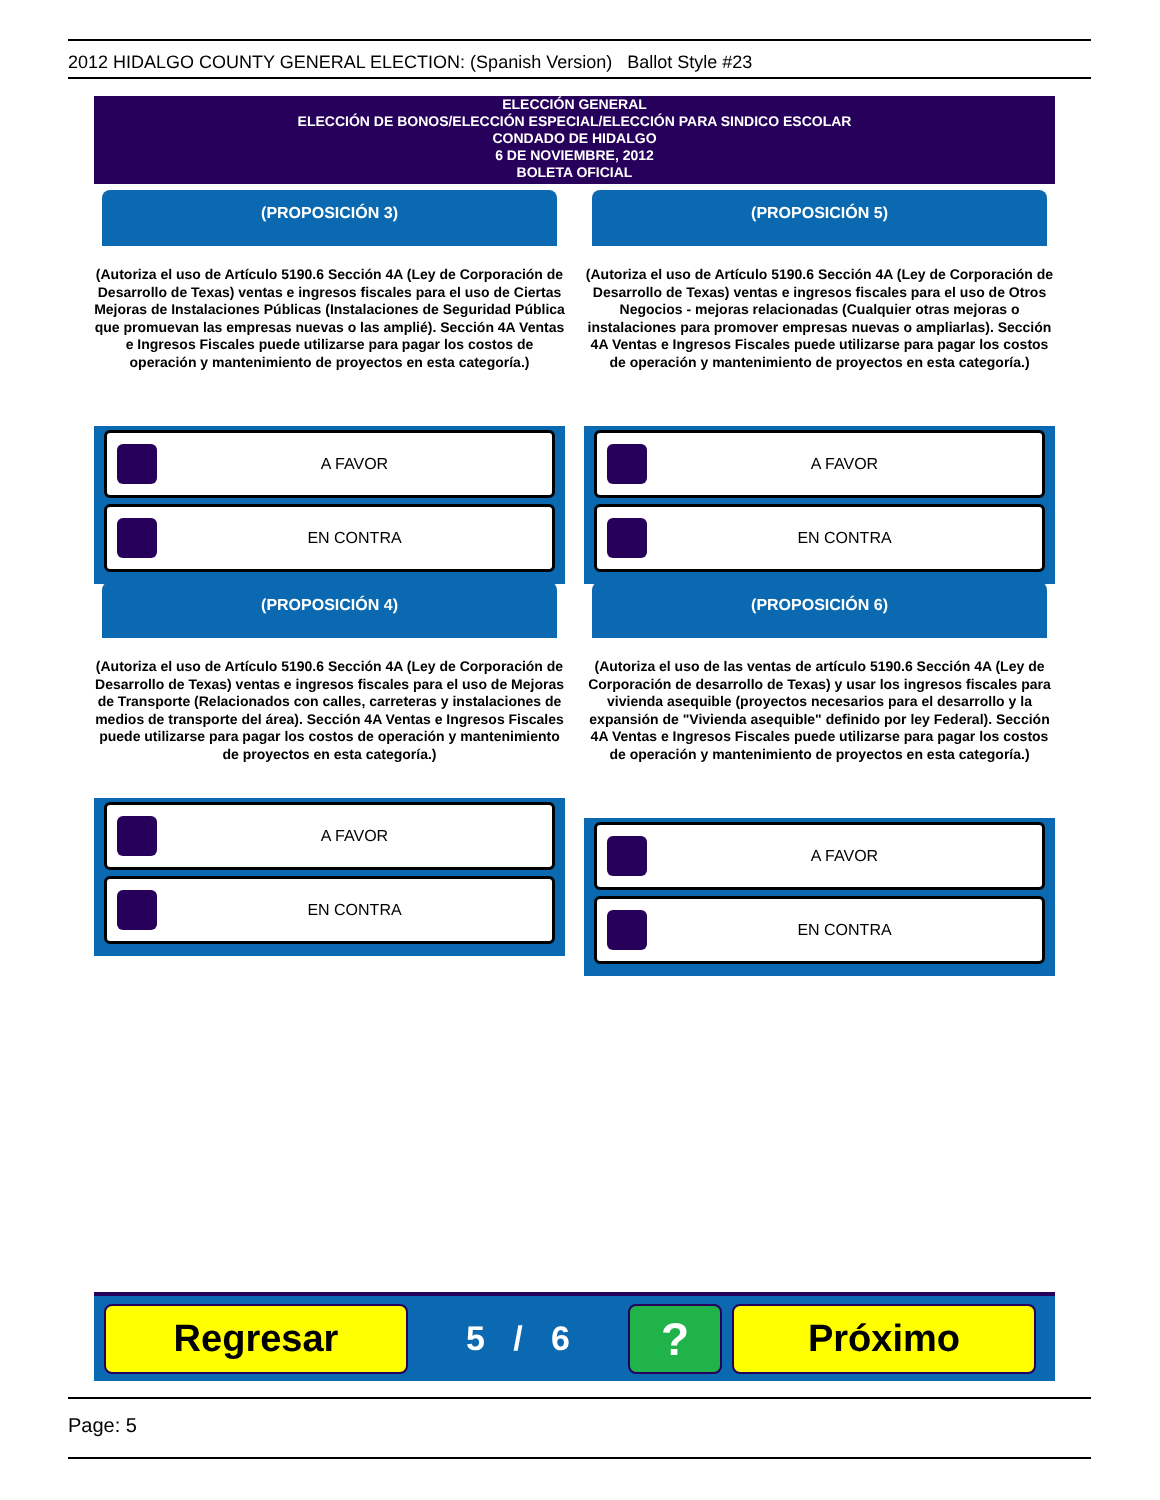2012 HIDALGO COUNTY GENERAL ELECTION: (Spanish Version) Ballot Style #23
ELECCIÓN GENERAL
ELECCIÓN DE BONOS/ELECCIÓN ESPECIAL/ELECCIÓN PARA SINDICO ESCOLAR
CONDADO DE HIDALGO
6 DE NOVIEMBRE, 2012
BOLETA OFICIAL
(PROPOSICIÓN 3)
(Autoriza el uso de Artículo 5190.6 Sección 4A (Ley de Corporación de Desarrollo de Texas) ventas e ingresos fiscales para el uso de Ciertas Mejoras de Instalaciones Públicas (Instalaciones de Seguridad Pública que promuevan las empresas nuevas o las amplié). Sección 4A Ventas e Ingresos Fiscales puede utilizarse para pagar los costos de operación y mantenimiento de proyectos en esta categoría.)
A FAVOR
EN CONTRA
(PROPOSICIÓN 5)
(Autoriza el uso de Artículo 5190.6 Sección 4A (Ley de Corporación de Desarrollo de Texas) ventas e ingresos fiscales para el uso de Otros Negocios - mejoras relacionadas (Cualquier otras mejoras o instalaciones para promover empresas nuevas o ampliarlas). Sección 4A Ventas e Ingresos Fiscales puede utilizarse para pagar los costos de operación y mantenimiento de proyectos en esta categoría.)
A FAVOR
EN CONTRA
(PROPOSICIÓN 4)
(Autoriza el uso de Artículo 5190.6 Sección 4A (Ley de Corporación de Desarrollo de Texas) ventas e ingresos fiscales para el uso de Mejoras de Transporte (Relacionados con calles, carreteras y instalaciones de medios de transporte del área). Sección 4A Ventas e Ingresos Fiscales puede utilizarse para pagar los costos de operación y mantenimiento de proyectos en esta categoría.)
A FAVOR
EN CONTRA
(PROPOSICIÓN 6)
(Autoriza el uso de las ventas de artículo 5190.6 Sección 4A (Ley de Corporación de desarrollo de Texas) y usar los ingresos fiscales para vivienda asequible (proyectos necesarios para el desarrollo y la expansión de "Vivienda asequible" definido por ley Federal). Sección 4A Ventas e Ingresos Fiscales puede utilizarse para pagar los costos de operación y mantenimiento de proyectos en esta categoría.)
A FAVOR
EN CONTRA
Regresar
5 / 6
?
Próximo
Page: 5